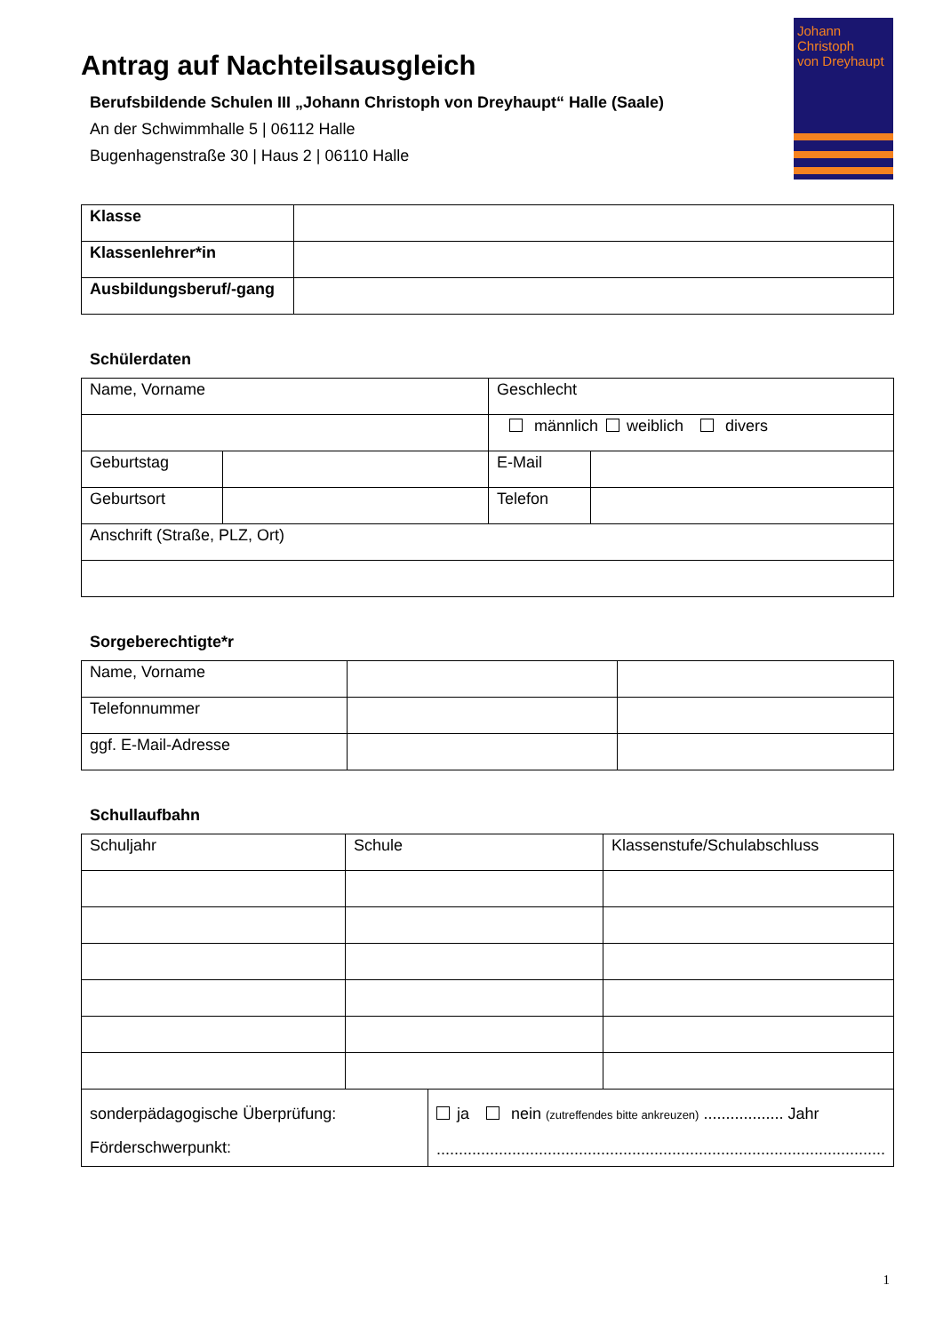Antrag auf Nachteilsausgleich
Berufsbildende Schulen III „Johann Christoph von Dreyhaupt“ Halle (Saale)
An der Schwimmhalle 5 | 06112 Halle
Bugenhagenstraße 30 | Haus 2 | 06110 Halle
Johann Christoph
von Dreyhaupt
| Klasse | |
| Klassenlehrer*in | |
| Ausbildungsberuf/-gang | |
Schülerdaten
| Name, Vorname | | Geschlecht | |
| | | männlich weiblich divers | |
| Geburtstag | | E-Mail | |
| Geburtsort | | Telefon | |
| Anschrift (Straße, PLZ, Ort) | | | |
Sorgeberechtigte*r
| Name, Vorname | | |
| Telefonnummer | | |
| ggf. E-Mail-Adresse | | |
Schullaufbahn
| Schuljahr | Schule | | Klassenstufe/Schulabschluss |
| sonderpädagogische Überprüfung: Förderschwerpunkt: | | ja nein (zutreffendes bitte ankreuzen) .................. Jahr ..................................................................................................... | |
1